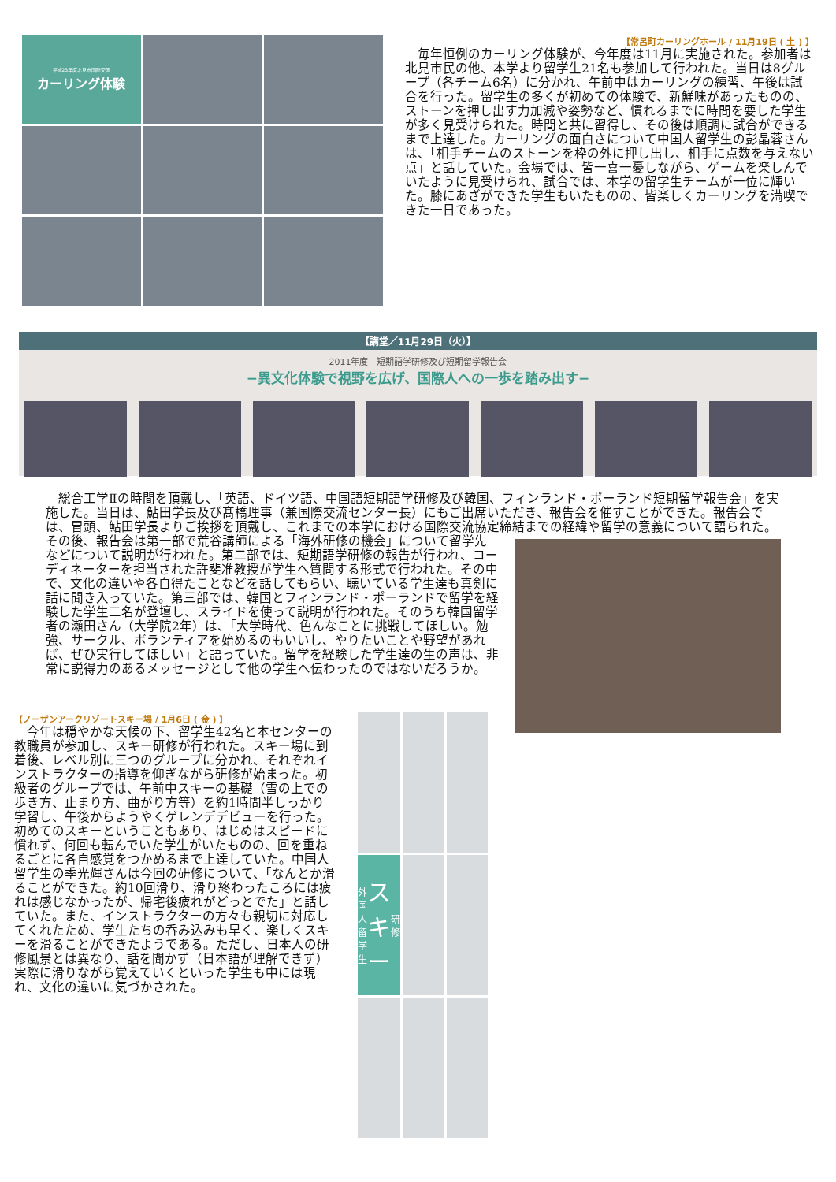平成23年度北見市国際交流
カーリング体験
【常呂町カーリングホール / 11月19日 ( 土 ) 】
　毎年恒例のカーリング体験が、今年度は11月に実施された。参加者は北見市民の他、本学より留学生21名も参加して行われた。当日は8グループ（各チーム6名）に分かれ、午前中はカーリングの練習、午後は試合を行った。留学生の多くが初めての体験で、新鮮味があったものの、ストーンを押し出す力加減や姿勢など、慣れるまでに時間を要した学生が多く見受けられた。時間と共に習得し、その後は順調に試合ができるまで上達した。カーリングの面白さについて中国人留学生の彭晶蓉さんは、「相手チームのストーンを枠の外に押し出し、相手に点数を与えない点」と話していた。会場では、皆一喜一憂しながら、ゲームを楽しんでいたように見受けられ、試合では、本学の留学生チームが一位に輝いた。膝にあざができた学生もいたものの、皆楽しくカーリングを満喫できた一日であった。
【講堂／11月29日（火）】
2011年度　短期語学研修及び短期留学報告会
−異文化体験で視野を広げ、国際人への一歩を踏み出す−
　総合工学Ⅱの時間を頂戴し、「英語、ドイツ語、中国語短期語学研修及び韓国、フィンランド・ポーランド短期留学報告会」を実施した。当日は、鮎田学長及び髙橋理事（兼国際交流センター長）にもご出席いただき、報告会を催すことができた。報告会では、冒頭、鮎田学長よりご挨拶を頂戴し、これまでの本学における国際交流協定締結までの経緯や留学の意義について語られた。その後、報告会は第一 部で荒谷講師による「海外研修の機会」について留学先などについて説明が行われた。第二部では、短期語学研修の報告が行われ、コーディネーターを担当された許斐准教授が学生へ質問する形式で行われた。その中で、文化の違いや各自得たことなどを話してもらい、聴いている学生達も真剣に話に聞き入っていた。第三部では、韓国とフィンランド・ポーランドで留学を経験した学生二名が登壇し、スライドを使って説明が行われた。そのうち韓国留学者の瀬田さん（大学院2年）は、「大学時代、色んなことに挑戦してほしい。勉強、サークル、ボランティアを始めるのもいいし、やりたいことや野望があれば、ぜひ実行してほしい」と語っていた。留学を経験した学生達の生の声は、非常に説得力のあるメッセージとして他の学生へ伝わったのではないだろうか。
【ノーザンアークリゾートスキー場 / 1月6日 ( 金 ) 】
　今年は穏やかな天候の下、留学生42名と本センターの教職員が参加し、スキー研修が行われた。スキー場に到着後、レベル別に三つのグループに分かれ、それぞれインストラクターの指導を仰ぎながら研修が始まった。初級者のグループでは、午前中スキーの基礎（雪の上での歩き方、止まり方、曲がり方等）を約1時間半しっかり学習し、午後からようやくゲレンデデビューを行った。初めてのスキーということもあり、はじめはスピードに慣れず、何回も転んでいた学生がいたものの、回を重ねるごとに各自感覚をつかめるまで上達していた。中国人留学生の季光輝さんは今回の研修について、「なんとか滑ることができた。約10回滑り、滑り終わったころには疲れは感じなかったが、帰宅後疲れがどっとでた」と話していた。また、インストラクターの方々も親切に対応してくれたため、学生たちの呑み込みも早く、楽しくスキーを滑ることができたようである。ただし、日本人の研修風景とは異なり、話を聞かず（日本語が理解できず）実際に滑りながら覚えていくといった学生も中には現れ、文化の違いに気づかされた。
外国人留学生 スキー 研修